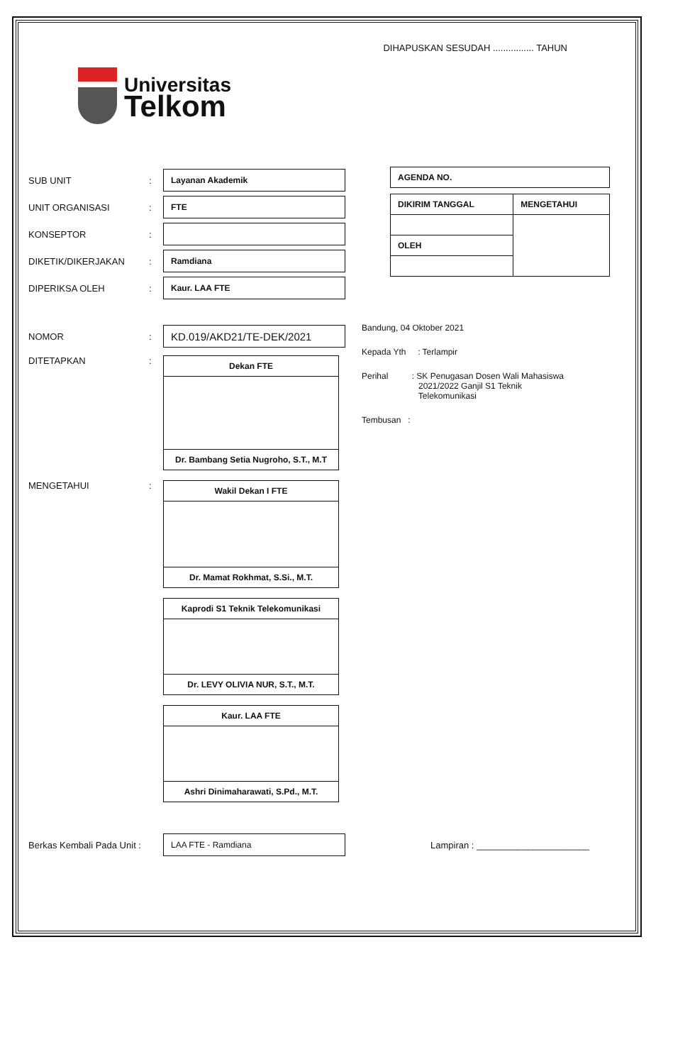DIHAPUSKAN SESUDAH ................ TAHUN
Universitas
Telkom
SUB UNIT: Layanan Akademik
UNIT ORGANISASI: FTE
KONSEPTOR:
DIKETIK/DIKERJAKAN: Ramdiana
DIPERIKSA OLEH: Kaur. LAA FTE
| AGENDA NO. |
| DIKIRIM TANGGAL | MENGETAHUI |
| OLEH | |
NOMOR: KD.019/AKD21/TE-DEK/2021
DITETAPKAN:
| Dekan FTE |
| Dr. Bambang Setia Nugroho, S.T., M.T |
MENGETAHUI:
| Wakil Dekan I FTE |
| Dr. Mamat Rokhmat, S.Si., M.T. |
| Kaprodi S1 Teknik Telekomunikasi |
| Dr. LEVY OLIVIA NUR, S.T., M.T. |
| Kaur. LAA FTE |
| Ashri Dinimaharawati, S.Pd., M.T. |
Bandung, 04 Oktober 2021
Kepada Yth : Terlampir
Perihal : SK Penugasan Dosen Wali Mahasiswa
2021/2022 Ganjil S1 Teknik
Telekomunikasi
Tembusan :
Berkas Kembali Pada Unit : LAA FTE - Ramdiana Lampiran : ______________________